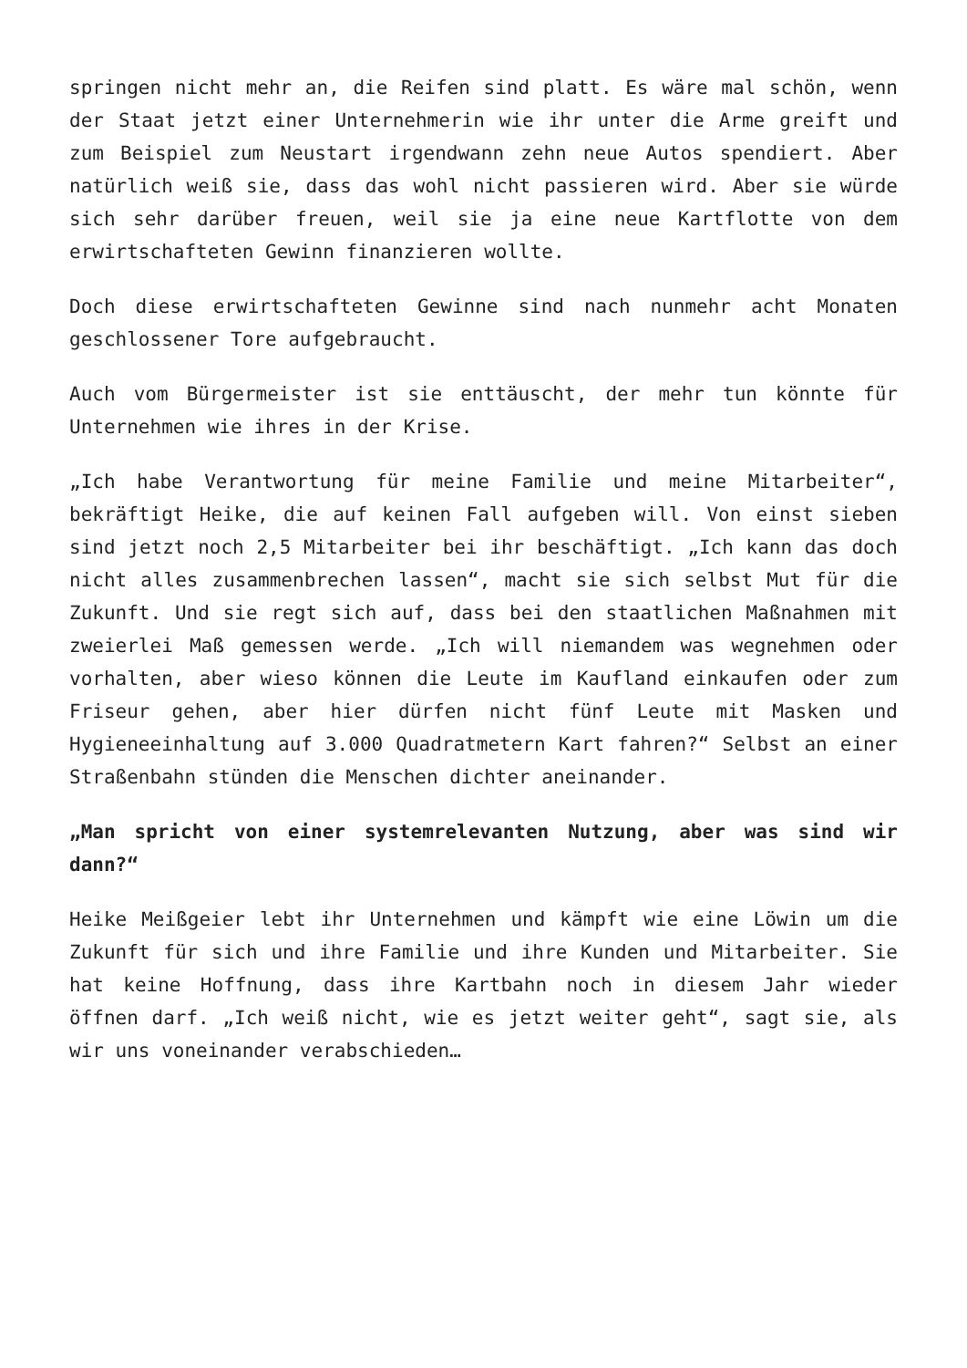springen nicht mehr an, die Reifen sind platt. Es wäre mal schön, wenn der Staat jetzt einer Unternehmerin wie ihr unter die Arme greift und zum Beispiel zum Neustart irgendwann zehn neue Autos spendiert. Aber natürlich weiß sie, dass das wohl nicht passieren wird. Aber sie würde sich sehr darüber freuen, weil sie ja eine neue Kartflotte von dem erwirtschafteten Gewinn finanzieren wollte.
Doch diese erwirtschafteten Gewinne sind nach nunmehr acht Monaten geschlossener Tore aufgebraucht.
Auch vom Bürgermeister ist sie enttäuscht, der mehr tun könnte für Unternehmen wie ihres in der Krise.
„Ich habe Verantwortung für meine Familie und meine Mitarbeiter“, bekräftigt Heike, die auf keinen Fall aufgeben will. Von einst sieben sind jetzt noch 2,5 Mitarbeiter bei ihr beschäftigt. „Ich kann das doch nicht alles zusammenbrechen lassen“, macht sie sich selbst Mut für die Zukunft. Und sie regt sich auf, dass bei den staatlichen Maßnahmen mit zweierlei Maß gemessen werde. „Ich will niemandem was wegnehmen oder vorhalten, aber wieso können die Leute im Kaufland einkaufen oder zum Friseur gehen, aber hier dürfen nicht fünf Leute mit Masken und Hygieneeinhaltung auf 3.000 Quadratmetern Kart fahren?“ Selbst an einer Straßenbahn stünden die Menschen dichter aneinander.
„Man spricht von einer systemrelevanten Nutzung, aber was sind wir dann?“
Heike Meißgeier lebt ihr Unternehmen und kämpft wie eine Löwin um die Zukunft für sich und ihre Familie und ihre Kunden und Mitarbeiter. Sie hat keine Hoffnung, dass ihre Kartbahn noch in diesem Jahr wieder öffnen darf. „Ich weiß nicht, wie es jetzt weiter geht“, sagt sie, als wir uns voneinander verabschieden…